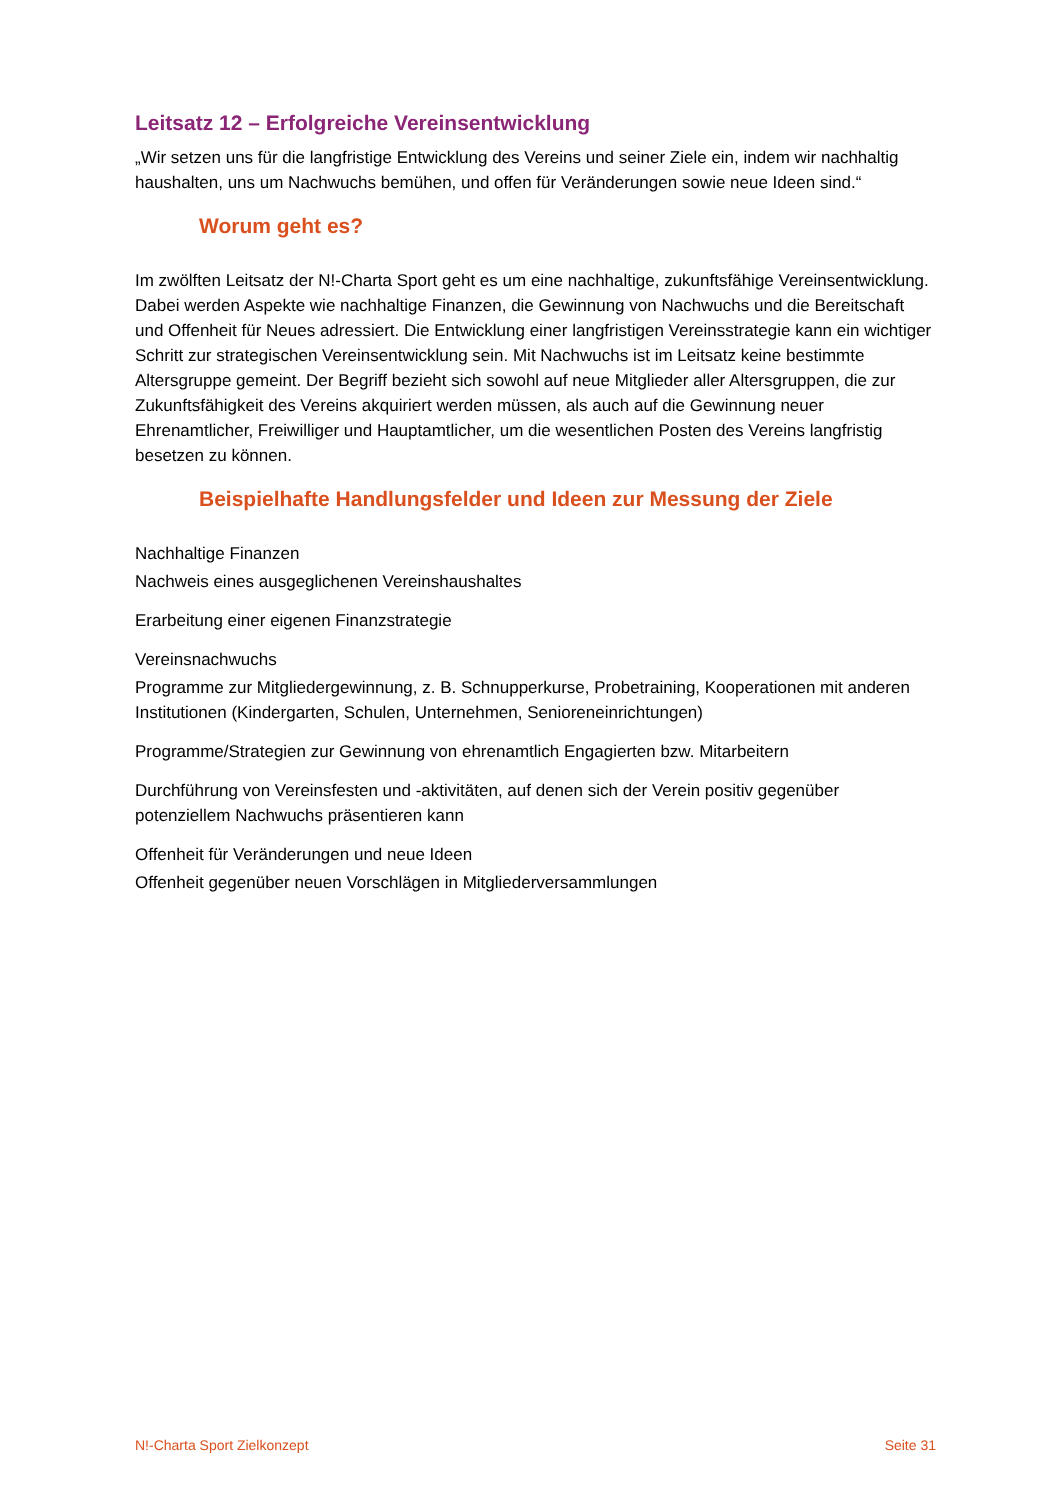Leitsatz 12 – Erfolgreiche Vereinsentwicklung
„Wir setzen uns für die langfristige Entwicklung des Vereins und seiner Ziele ein, indem wir nachhaltig haushalten, uns um Nachwuchs bemühen, und offen für Veränderungen sowie neue Ideen sind.“
Worum geht es?
Im zwölften Leitsatz der N!-Charta Sport geht es um eine nachhaltige, zukunftsfähige Vereinsentwicklung. Dabei werden Aspekte wie nachhaltige Finanzen, die Gewinnung von Nachwuchs und die Bereitschaft und Offenheit für Neues adressiert. Die Entwicklung einer langfristigen Vereinsstrategie kann ein wichtiger Schritt zur strategischen Vereinsentwicklung sein. Mit Nachwuchs ist im Leitsatz keine bestimmte Altersgruppe gemeint. Der Begriff bezieht sich sowohl auf neue Mitglieder aller Altersgruppen, die zur Zukunftsfähigkeit des Vereins akquiriert werden müssen, als auch auf die Gewinnung neuer Ehrenamtlicher, Freiwilliger und Hauptamtlicher, um die wesentlichen Posten des Vereins langfristig besetzen zu können.
Beispielhafte Handlungsfelder und Ideen zur Messung der Ziele
Nachhaltige Finanzen
Nachweis eines ausgeglichenen Vereinshaushaltes
Erarbeitung einer eigenen Finanzstrategie
Vereinsnachwuchs
Programme zur Mitgliedergewinnung, z. B. Schnupperkurse, Probetraining, Kooperationen mit anderen Institutionen (Kindergarten, Schulen, Unternehmen, Senioreneinrichtungen)
Programme/Strategien zur Gewinnung von ehrenamtlich Engagierten bzw. Mitarbeitern
Durchführung von Vereinsfesten und -aktivitäten, auf denen sich der Verein positiv gegenüber potenziellem Nachwuchs präsentieren kann
Offenheit für Veränderungen und neue Ideen
Offenheit gegenüber neuen Vorschlägen in Mitgliederversammlungen
N!-Charta Sport Zielkonzept Seite 31